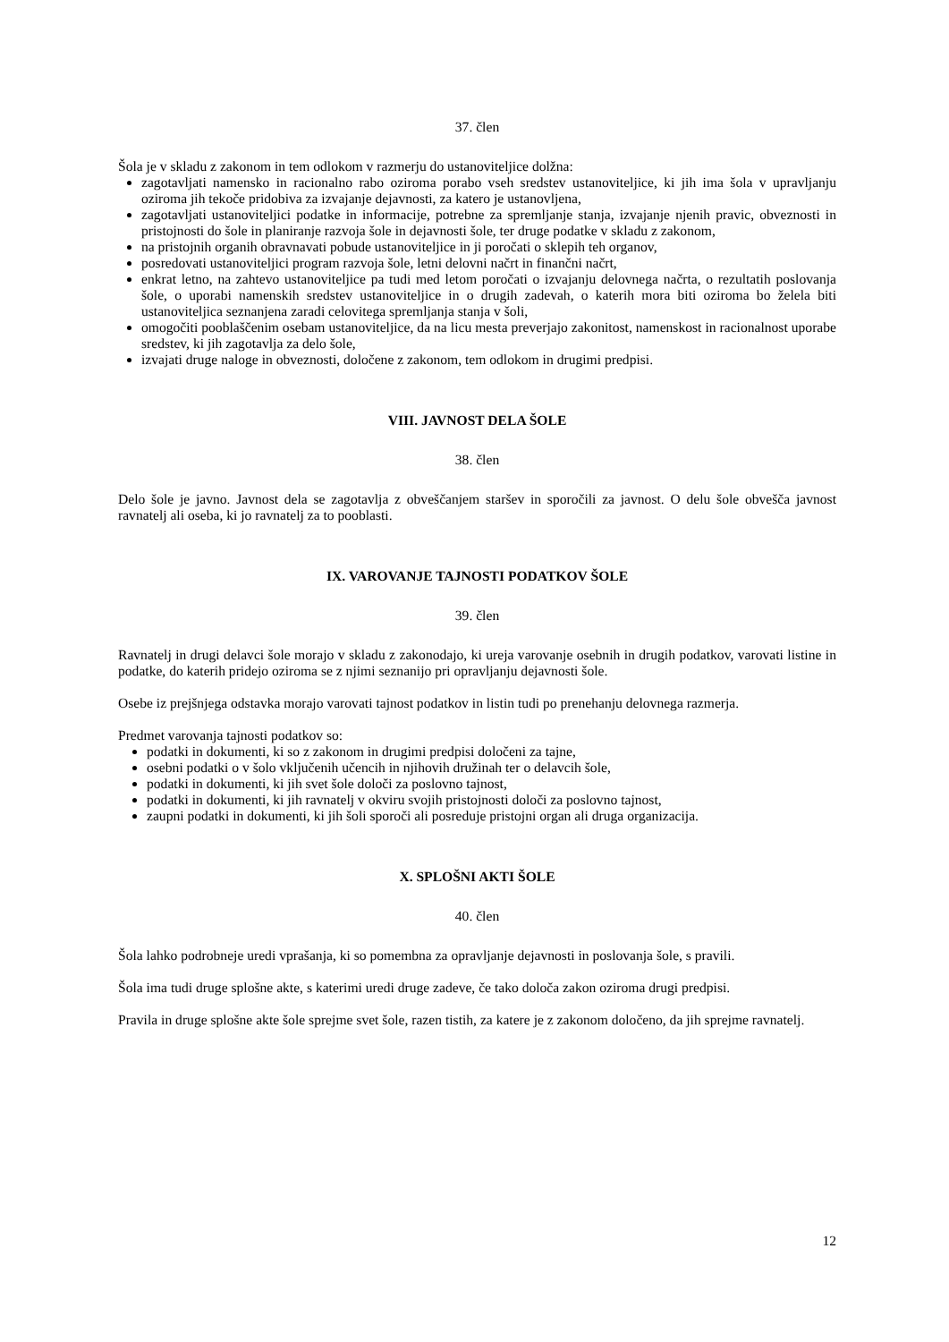37. člen
Šola je v skladu z zakonom in tem odlokom v razmerju do ustanoviteljice dolžna:
zagotavljati namensko in racionalno rabo oziroma porabo vseh sredstev ustanoviteljice, ki jih ima šola v upravljanju oziroma jih tekoče pridobiva za izvajanje dejavnosti, za katero je ustanovljena,
zagotavljati ustanoviteljici podatke in informacije, potrebne za spremljanje stanja, izvajanje njenih pravic, obveznosti in pristojnosti do šole in planiranje razvoja šole in dejavnosti šole, ter druge podatke v skladu z zakonom,
na pristojnih organih obravnavati pobude ustanoviteljice in ji poročati o sklepih teh organov,
posredovati ustanoviteljici program razvoja šole, letni delovni načrt in finančni načrt,
enkrat letno, na zahtevo ustanoviteljice pa tudi med letom poročati o izvajanju delovnega načrta, o rezultatih poslovanja šole, o uporabi namenskih sredstev ustanoviteljice in o drugih zadevah, o katerih mora biti oziroma bo želela biti ustanoviteljica seznanjena zaradi celovitega spremljanja stanja v šoli,
omogočiti pooblaščenim osebam ustanoviteljice, da na licu mesta preverjajo zakonitost, namenskost in racionalnost uporabe sredstev, ki jih zagotavlja za delo šole,
izvajati druge naloge in obveznosti, določene z zakonom, tem odlokom in drugimi predpisi.
VIII. JAVNOST DELA ŠOLE
38. člen
Delo šole je javno. Javnost dela se zagotavlja z obveščanjem staršev in sporočili za javnost. O delu šole obvešča javnost ravnatelj ali oseba, ki jo ravnatelj za to pooblasti.
IX. VAROVANJE TAJNOSTI PODATKOV ŠOLE
39. člen
Ravnatelj in drugi delavci šole morajo v skladu z zakonodajo, ki ureja varovanje osebnih in drugih podatkov, varovati listine in podatke, do katerih pridejo oziroma se z njimi seznanijo pri opravljanju dejavnosti šole.
Osebe iz prejšnjega odstavka morajo varovati tajnost podatkov in listin tudi po prenehanju delovnega razmerja.
Predmet varovanja tajnosti podatkov so:
podatki in dokumenti, ki so z zakonom in drugimi predpisi določeni za tajne,
osebni podatki o v šolo vključenih učencih in njihovih družinah ter o delavcih šole,
podatki in dokumenti, ki jih svet šole določi za poslovno tajnost,
podatki in dokumenti, ki jih ravnatelj v okviru svojih pristojnosti določi za poslovno tajnost,
zaupni podatki in dokumenti, ki jih šoli sporoči ali posreduje pristojni organ ali druga organizacija.
X. SPLOŠNI AKTI ŠOLE
40. člen
Šola lahko podrobneje uredi vprašanja, ki so pomembna za opravljanje dejavnosti in poslovanja šole, s pravili.
Šola ima tudi druge splošne akte, s katerimi uredi druge zadeve, če tako določa zakon oziroma drugi predpisi.
Pravila in druge splošne akte šole sprejme svet šole, razen tistih, za katere je z zakonom določeno, da jih sprejme ravnatelj.
12